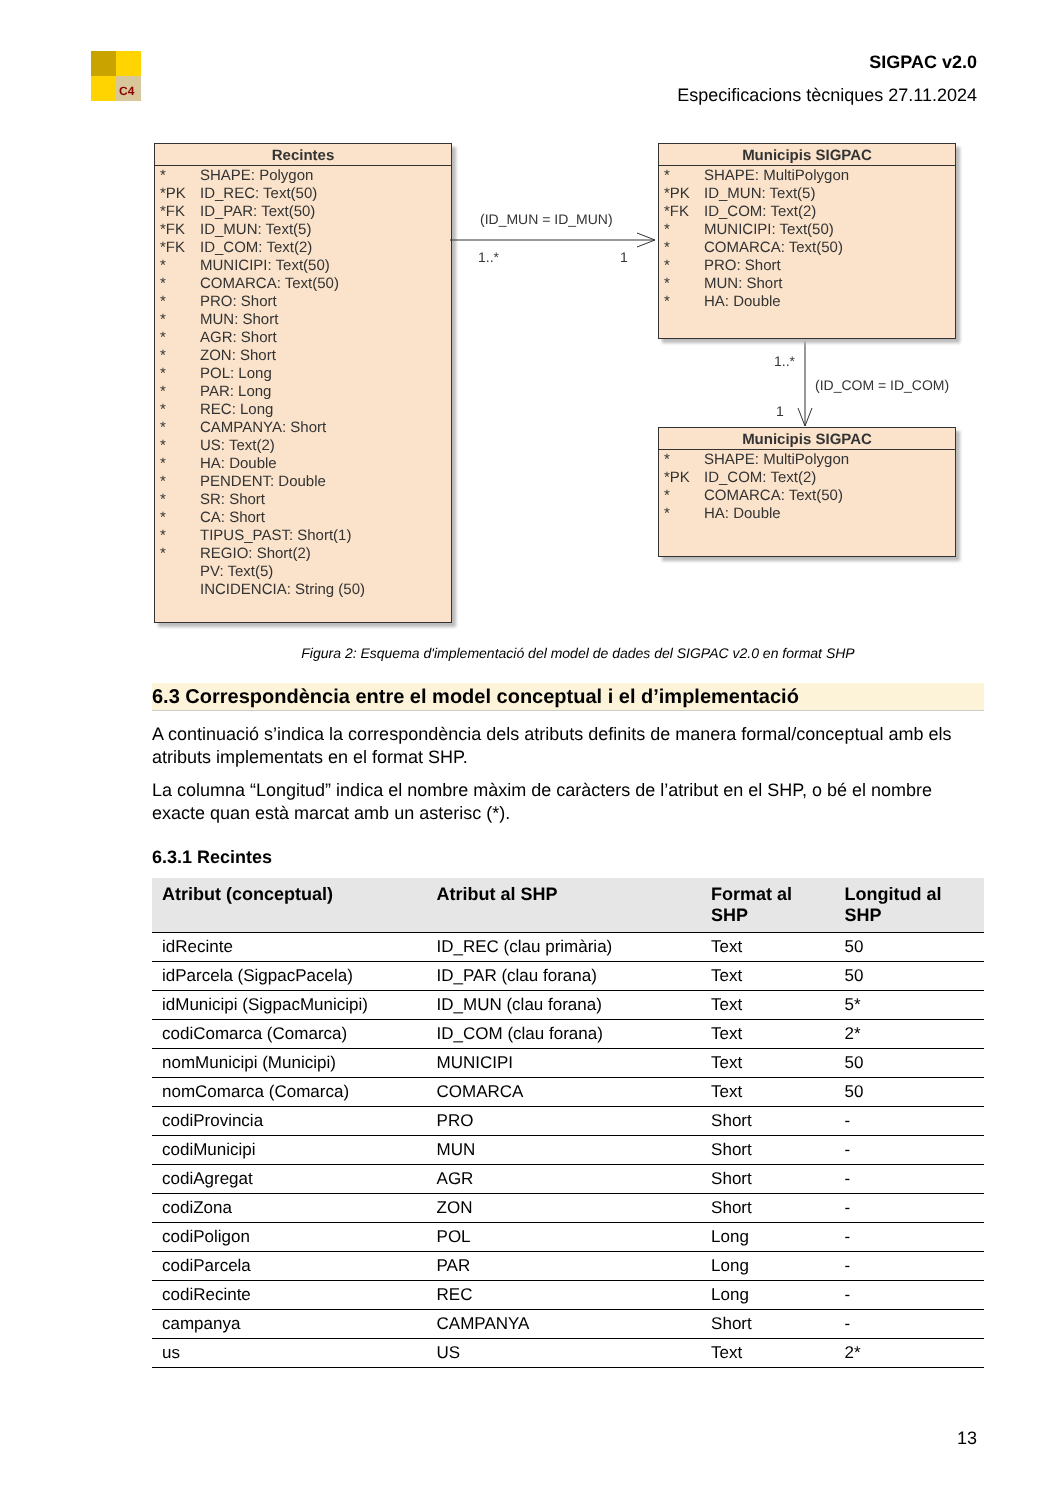C4
SIGPAC v2.0
Especificacions tècniques 27.11.2024
Recintes
* SHAPE: Polygon
*PK ID_REC: Text(50)
*FK ID_PAR: Text(50)
*FK ID_MUN: Text(5)
*FK ID_COM: Text(2)
* MUNICIPI: Text(50)
* COMARCA: Text(50)
* PRO: Short
* MUN: Short
* AGR: Short
* ZON: Short
* POL: Long
* PAR: Long
* REC: Long
* CAMPANYA: Short
* US: Text(2)
* HA: Double
* PENDENT: Double
* SR: Short
* CA: Short
* TIPUS_PAST: Short(1)
* REGIO: Short(2)
PV: Text(5)
INCIDENCIA: String (50)
(ID_MUN = ID_MUN)
1..* 1
Municipis SIGPAC
* SHAPE: MultiPolygon
*PK ID_MUN: Text(5)
*FK ID_COM: Text(2)
* MUNICIPI: Text(50)
* COMARCA: Text(50)
* PRO: Short
* MUN: Short
* HA: Double
1..*
(ID_COM = ID_COM)
1
Municipis SIGPAC
* SHAPE: MultiPolygon
*PK ID_COM: Text(2)
* COMARCA: Text(50)
* HA: Double
Figura 2: Esquema d'implementació del model de dades del SIGPAC v2.0 en format SHP
6.3 Correspondència entre el model conceptual i el d’implementació
A continuació s’indica la correspondència dels atributs definits de manera formal/conceptual amb els atributs implementats en el format SHP.
La columna “Longitud” indica el nombre màxim de caràcters de l’atribut en el SHP, o bé el nombre exacte quan està marcat amb un asterisc (*).
6.3.1 Recintes
| Atribut (conceptual) | Atribut al SHP | Format al SHP | Longitud al SHP |
| --- | --- | --- | --- |
| idRecinte | ID_REC (clau primària) | Text | 50 |
| idParcela (SigpacPacela) | ID_PAR (clau forana) | Text | 50 |
| idMunicipi (SigpacMunicipi) | ID_MUN (clau forana) | Text | 5* |
| codiComarca (Comarca) | ID_COM (clau forana) | Text | 2* |
| nomMunicipi (Municipi) | MUNICIPI | Text | 50 |
| nomComarca (Comarca) | COMARCA | Text | 50 |
| codiProvincia | PRO | Short | - |
| codiMunicipi | MUN | Short | - |
| codiAgregat | AGR | Short | - |
| codiZona | ZON | Short | - |
| codiPoligon | POL | Long | - |
| codiParcela | PAR | Long | - |
| codiRecinte | REC | Long | - |
| campanya | CAMPANYA | Short | - |
| us | US | Text | 2* |
13